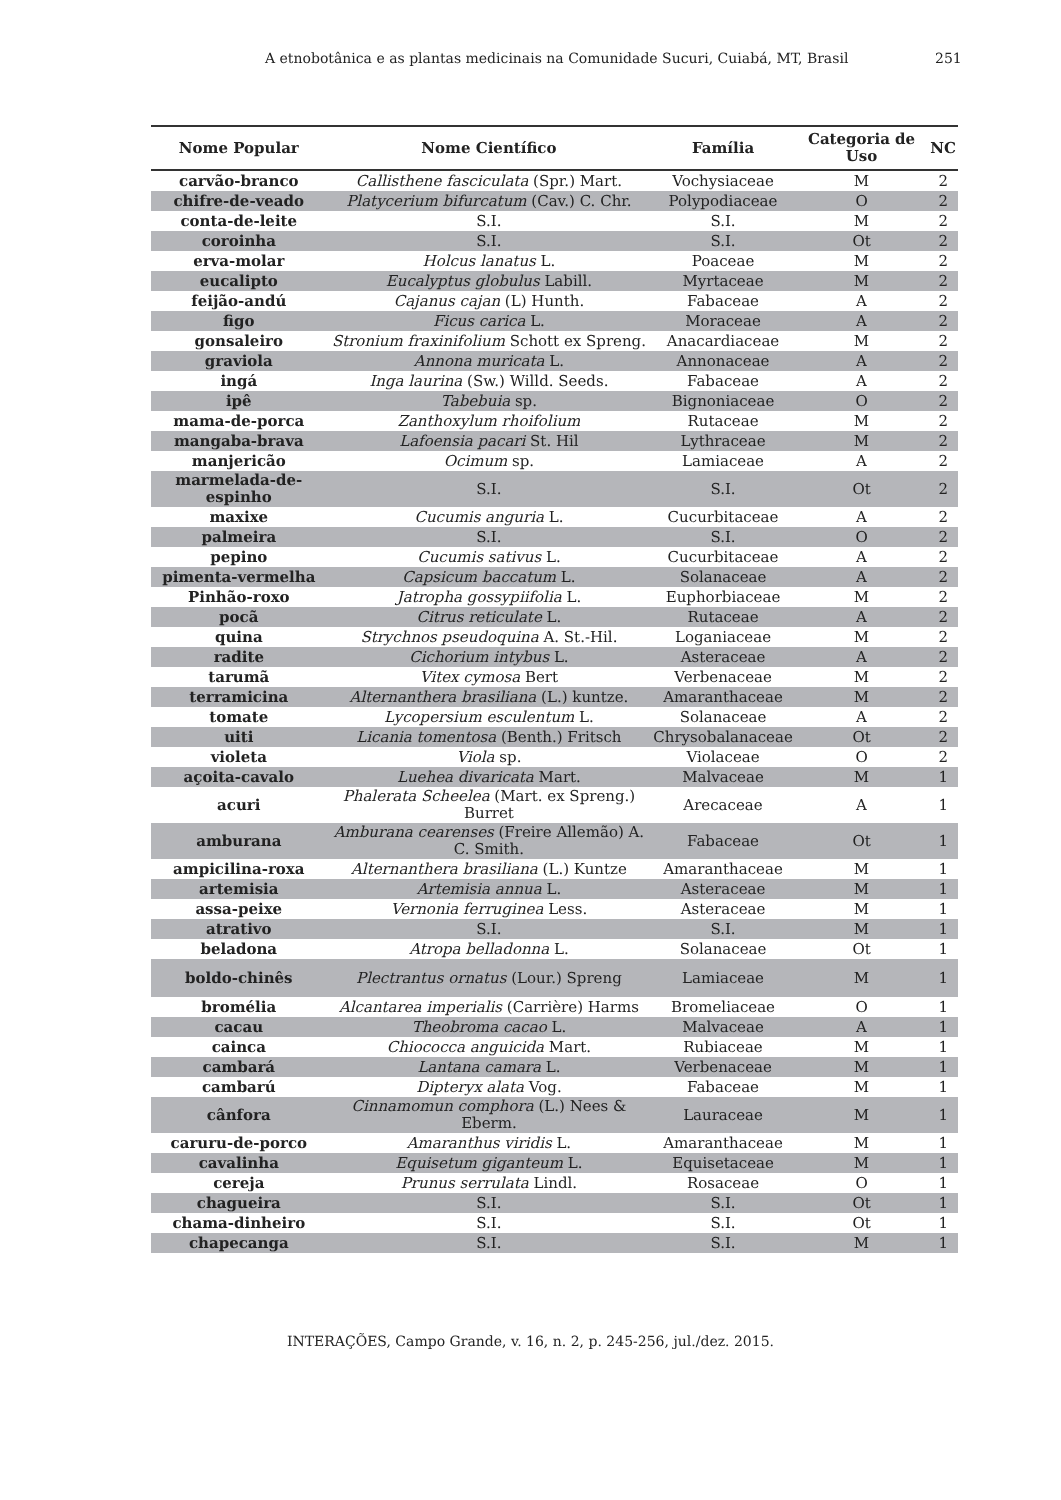A etnobotânica e as plantas medicinais na Comunidade Sucuri, Cuiabá, MT, Brasil 251
| Nome Popular | Nome Científico | Família | Categoria de Uso | NC |
| --- | --- | --- | --- | --- |
| carvão-branco | Callisthene fasciculata (Spr.) Mart. | Vochysiaceae | M | 2 |
| chifre-de-veado | Platycerium bifurcatum (Cav.) C. Chr. | Polypodiaceae | O | 2 |
| conta-de-leite | S.I. | S.I. | M | 2 |
| coroinha | S.I. | S.I. | Ot | 2 |
| erva-molar | Holcus lanatus L. | Poaceae | M | 2 |
| eucalipto | Eucalyptus globulus Labill. | Myrtaceae | M | 2 |
| feijão-andú | Cajanus cajan (L) Hunth. | Fabaceae | A | 2 |
| figo | Ficus carica L. | Moraceae | A | 2 |
| gonsaleiro | Stronium fraxinifolium Schott ex Spreng. | Anacardiaceae | M | 2 |
| graviola | Annona muricata L. | Annonaceae | A | 2 |
| ingá | Inga laurina (Sw.) Willd. Seeds. | Fabaceae | A | 2 |
| ipê | Tabebuia sp. | Bignoniaceae | O | 2 |
| mama-de-porca | Zanthoxylum rhoifolium | Rutaceae | M | 2 |
| mangaba-brava | Lafoensia pacari St. Hil | Lythraceae | M | 2 |
| manjericão | Ocimum sp. | Lamiaceae | A | 2 |
| marmelada-de-espinho | S.I. | S.I. | Ot | 2 |
| maxixe | Cucumis anguria L. | Cucurbitaceae | A | 2 |
| palmeira | S.I. | S.I. | O | 2 |
| pepino | Cucumis sativus L. | Cucurbitaceae | A | 2 |
| pimenta-vermelha | Capsicum baccatum L. | Solanaceae | A | 2 |
| Pinhão-roxo | Jatropha gossypiifolia L. | Euphorbiaceae | M | 2 |
| pocã | Citrus reticulate L. | Rutaceae | A | 2 |
| quina | Strychnos pseudoquina A. St.-Hil. | Loganiaceae | M | 2 |
| radite | Cichorium intybus L. | Asteraceae | A | 2 |
| tarumã | Vitex cymosa Bert | Verbenaceae | M | 2 |
| terramicina | Alternanthera brasiliana (L.) kuntze. | Amaranthaceae | M | 2 |
| tomate | Lycopersium esculentum L. | Solanaceae | A | 2 |
| uiti | Licania tomentosa (Benth.) Fritsch | Chrysobalanaceae | Ot | 2 |
| violeta | Viola sp. | Violaceae | O | 2 |
| açoita-cavalo | Luehea divaricata Mart. | Malvaceae | M | 1 |
| acuri | Phalerata Scheelea (Mart. ex Spreng.) Burret | Arecaceae | A | 1 |
| amburana | Amburana cearenses (Freire Allemão) A. C. Smith. | Fabaceae | Ot | 1 |
| ampicilina-roxa | Alternanthera brasiliana (L.) Kuntze | Amaranthaceae | M | 1 |
| artemisia | Artemisia annua L. | Asteraceae | M | 1 |
| assa-peixe | Vernonia ferruginea Less. | Asteraceae | M | 1 |
| atrativo | S.I. | S.I. | M | 1 |
| beladona | Atropa belladonna L. | Solanaceae | Ot | 1 |
| boldo-chinês | Plectrantus ornatus (Lour.) Spreng | Lamiaceae | M | 1 |
| bromélia | Alcantarea imperialis (Carrière) Harms | Bromeliaceae | O | 1 |
| cacau | Theobroma cacao L. | Malvaceae | A | 1 |
| cainca | Chiococca anguicida Mart. | Rubiaceae | M | 1 |
| cambará | Lantana camara L. | Verbenaceae | M | 1 |
| cambarú | Dipteryx alata Vog. | Fabaceae | M | 1 |
| cânfora | Cinnamomun comphora (L.) Nees & Eberm. | Lauraceae | M | 1 |
| caruru-de-porco | Amaranthus viridis L. | Amaranthaceae | M | 1 |
| cavalinha | Equisetum giganteum L. | Equisetaceae | M | 1 |
| cereja | Prunus serrulata Lindl. | Rosaceae | O | 1 |
| chagueira | S.I. | S.I. | Ot | 1 |
| chama-dinheiro | S.I. | S.I. | Ot | 1 |
| chapecanga | S.I. | S.I. | M | 1 |
INTERAÇÕES, Campo Grande, v. 16, n. 2, p. 245-256, jul./dez. 2015.